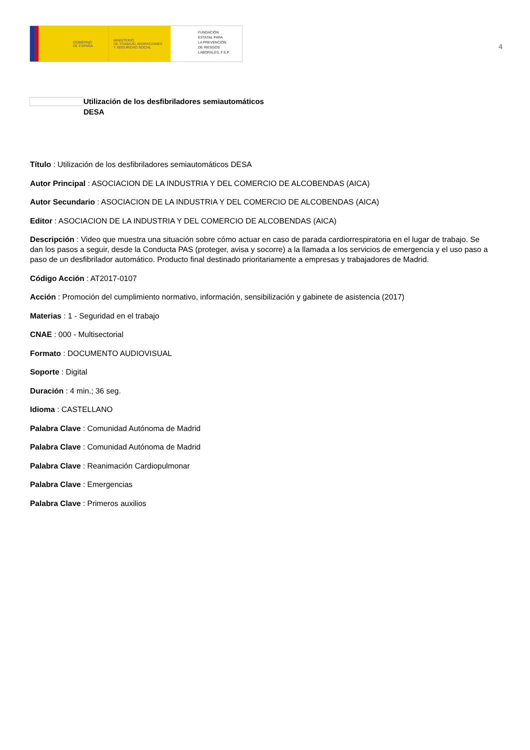GOBIERNO
DE ESPAÑA
MINISTERIO
DE TRABAJO, MIGRACIONES
Y SEGURIDAD SOCIAL
FUNDACIÓN
ESTATAL PARA
LA PREVENCIÓN
DE RIESGOS
LABORALES, F.S.P.
4
Utilización de los desfibriladores semiautomáticos
DESA
Título : Utilización de los desfibriladores semiautomáticos DESA
Autor Principal : ASOCIACION DE LA INDUSTRIA Y DEL COMERCIO DE ALCOBENDAS (AICA)
Autor Secundario : ASOCIACION DE LA INDUSTRIA Y DEL COMERCIO DE ALCOBENDAS (AICA)
Editor : ASOCIACION DE LA INDUSTRIA Y DEL COMERCIO DE ALCOBENDAS (AICA)
Descripción : Video que muestra una situación sobre cómo actuar en caso de parada cardiorrespiratoria en el lugar de trabajo. Se dan los pasos a seguir, desde la Conducta PAS (proteger, avisa y socorre) a la llamada a los servicios de emergencia y el uso paso a paso de un desfibrilador automático. Producto final destinado prioritariamente a empresas y trabajadores de Madrid.
Código Acción : AT2017-0107
Acción : Promoción del cumplimiento normativo, información, sensibilización y gabinete de asistencia (2017)
Materias : 1 - Seguridad en el trabajo
CNAE : 000 - Multisectorial
Formato : DOCUMENTO AUDIOVISUAL
Soporte : Digital
Duración : 4 min.; 36 seg.
Idioma : CASTELLANO
Palabra Clave : Comunidad Autónoma de Madrid
Palabra Clave : Comunidad Autónoma de Madrid
Palabra Clave : Reanimación Cardiopulmonar
Palabra Clave : Emergencias
Palabra Clave : Primeros auxilios